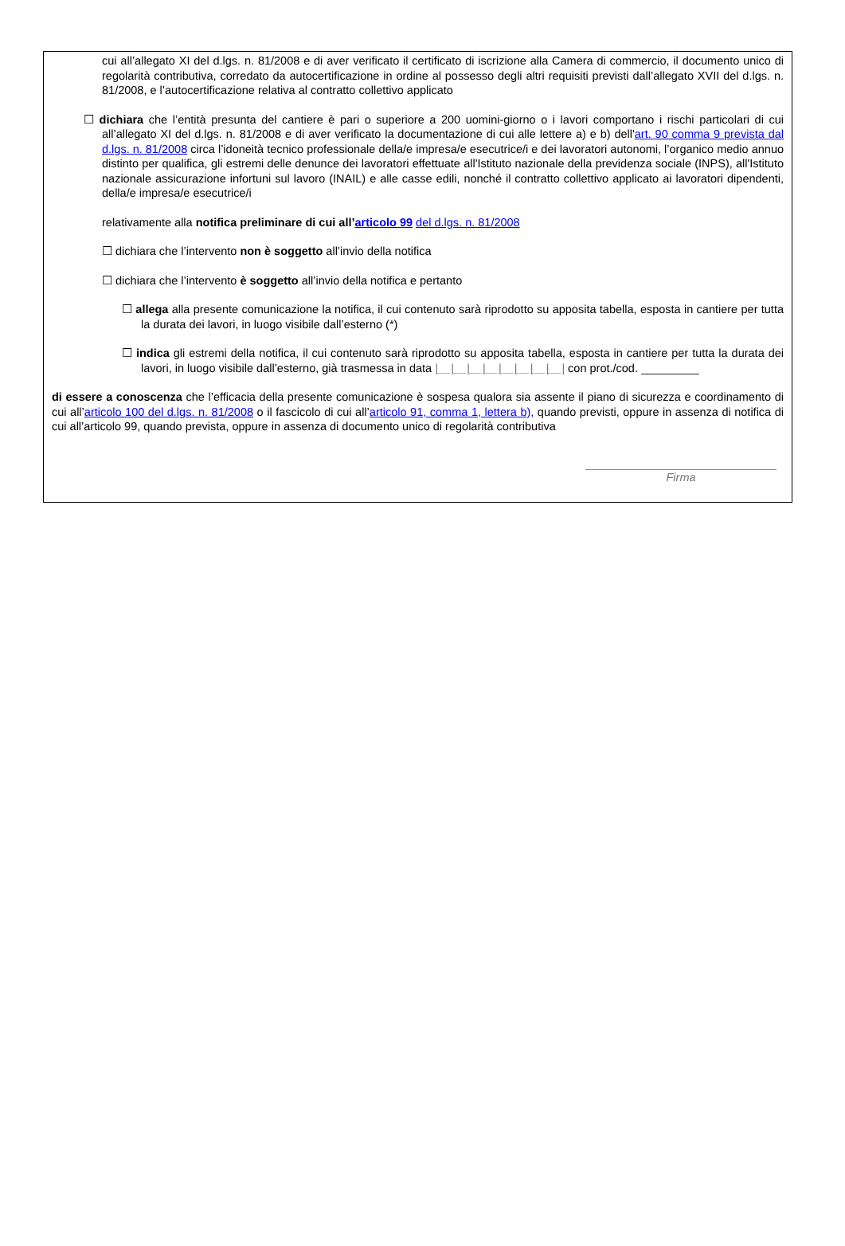cui all’allegato XI del d.lgs. n. 81/2008 e di aver verificato il certificato di iscrizione alla Camera di commercio, il documento unico di regolarità contributiva, corredato da autocertificazione in ordine al possesso degli altri requisiti previsti dall’allegato XVII del d.lgs. n. 81/2008, e l’autocertificazione relativa al contratto collettivo applicato
☐ dichiara che l’entità presunta del cantiere è pari o superiore a 200 uomini-giorno o i lavori comportano i rischi particolari di cui all’allegato XI del d.lgs. n. 81/2008 e di aver verificato la documentazione di cui alle lettere a) e b) dell'art. 90 comma 9 prevista dal d.lgs. n. 81/2008 circa l’idoneità tecnico professionale della/e impresa/e esecutrice/i e dei lavoratori autonomi, l’organico medio annuo distinto per qualifica, gli estremi delle denunce dei lavoratori effettuate all'Istituto nazionale della previdenza sociale (INPS), all'Istituto nazionale assicurazione infortuni sul lavoro (INAIL) e alle casse edili, nonché il contratto collettivo applicato ai lavoratori dipendenti, della/e impresa/e esecutrice/i
relativamente alla notifica preliminare di cui all’articolo 99 del d.lgs. n. 81/2008
☐ dichiara che l’intervento non è soggetto all’invio della notifica
☐ dichiara che l’intervento è soggetto all’invio della notifica e pertanto
☐ allega alla presente comunicazione la notifica, il cui contenuto sarà riprodotto su apposita tabella, esposta in cantiere per tutta la durata dei lavori, in luogo visibile dall’esterno (*)
☐ indica gli estremi della notifica, il cui contenuto sarà riprodotto su apposita tabella, esposta in cantiere per tutta la durata dei lavori, in luogo visibile dall’esterno, già trasmessa in data |__|__|__|__|__|__|__|__| con prot./cod. _________
di essere a conoscenza che l’efficacia della presente comunicazione è sospesa qualora sia assente il piano di sicurezza e coordinamento di cui all’articolo 100 del d.lgs. n. 81/2008 o il fascicolo di cui all’articolo 91, comma 1, lettera b), quando previsti, oppure in assenza di notifica di cui all’articolo 99, quando prevista, oppure in assenza di documento unico di regolarità contributiva
Firma